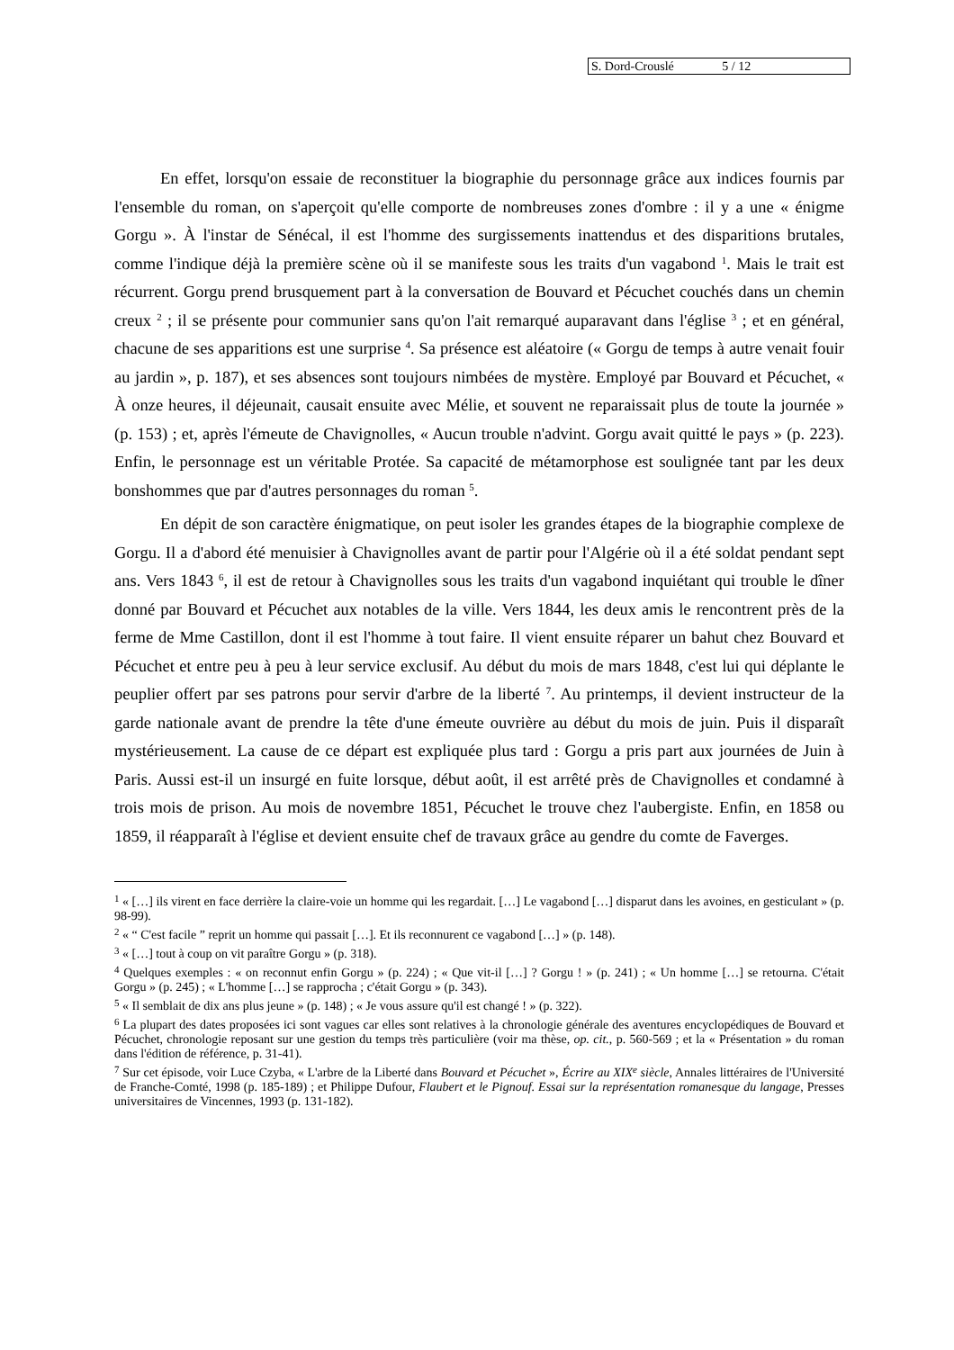S. Dord-Crouslé 5 / 12
En effet, lorsqu'on essaie de reconstituer la biographie du personnage grâce aux indices fournis par l'ensemble du roman, on s'aperçoit qu'elle comporte de nombreuses zones d'ombre : il y a une « énigme Gorgu ». À l'instar de Sénécal, il est l'homme des surgissements inattendus et des disparitions brutales, comme l'indique déjà la première scène où il se manifeste sous les traits d'un vagabond <sup>1</sup>. Mais le trait est récurrent. Gorgu prend brusquement part à la conversation de Bouvard et Pécuchet couchés dans un chemin creux <sup>2</sup> ; il se présente pour communier sans qu'on l'ait remarqué auparavant dans l'église <sup>3</sup> ; et en général, chacune de ses apparitions est une surprise <sup>4</sup>. Sa présence est aléatoire (« Gorgu de temps à autre venait fouir au jardin », p. 187), et ses absences sont toujours nimbées de mystère. Employé par Bouvard et Pécuchet, « À onze heures, il déjeunait, causait ensuite avec Mélie, et souvent ne reparaissait plus de toute la journée » (p. 153) ; et, après l'émeute de Chavignolles, « Aucun trouble n'advint. Gorgu avait quitté le pays » (p. 223). Enfin, le personnage est un véritable Protée. Sa capacité de métamorphose est soulignée tant par les deux bonshommes que par d'autres personnages du roman <sup>5</sup>.
En dépit de son caractère énigmatique, on peut isoler les grandes étapes de la biographie complexe de Gorgu. Il a d'abord été menuisier à Chavignolles avant de partir pour l'Algérie où il a été soldat pendant sept ans. Vers 1843 <sup>6</sup>, il est de retour à Chavignolles sous les traits d'un vagabond inquiétant qui trouble le dîner donné par Bouvard et Pécuchet aux notables de la ville. Vers 1844, les deux amis le rencontrent près de la ferme de Mme Castillon, dont il est l'homme à tout faire. Il vient ensuite réparer un bahut chez Bouvard et Pécuchet et entre peu à peu à leur service exclusif. Au début du mois de mars 1848, c'est lui qui déplante le peuplier offert par ses patrons pour servir d'arbre de la liberté <sup>7</sup>. Au printemps, il devient instructeur de la garde nationale avant de prendre la tête d'une émeute ouvrière au début du mois de juin. Puis il disparaît mystérieusement. La cause de ce départ est expliquée plus tard : Gorgu a pris part aux journées de Juin à Paris. Aussi est-il un insurgé en fuite lorsque, début août, il est arrêté près de Chavignolles et condamné à trois mois de prison. Au mois de novembre 1851, Pécuchet le trouve chez l'aubergiste. Enfin, en 1858 ou 1859, il réapparaît à l'église et devient ensuite chef de travaux grâce au gendre du comte de Faverges.
<sup>1</sup> « […] ils virent en face derrière la claire-voie un homme qui les regardait. […] Le vagabond […] disparut dans les avoines, en gesticulant » (p. 98-99).
<sup>2</sup> « “ C'est facile ” reprit un homme qui passait […]. Et ils reconnurent ce vagabond […] » (p. 148).
<sup>3</sup> « […] tout à coup on vit paraître Gorgu » (p. 318).
<sup>4</sup> Quelques exemples : « on reconnut enfin Gorgu » (p. 224) ; « Que vit-il […] ? Gorgu ! » (p. 241) ; « Un homme […] se retourna. C'était Gorgu » (p. 245) ; « L'homme […] se rapprocha ; c'était Gorgu » (p. 343).
<sup>5</sup> « Il semblait de dix ans plus jeune » (p. 148) ; « Je vous assure qu'il est changé ! » (p. 322).
<sup>6</sup> La plupart des dates proposées ici sont vagues car elles sont relatives à la chronologie générale des aventures encyclopédiques de Bouvard et Pécuchet, chronologie reposant sur une gestion du temps très particulière (voir ma thèse, op. cit., p. 560-569 ; et la « Présentation » du roman dans l'édition de référence, p. 31-41).
<sup>7</sup> Sur cet épisode, voir Luce Czyba, « L'arbre de la Liberté dans Bouvard et Pécuchet », Écrire au XIX<sup>e</sup> siècle, Annales littéraires de l'Université de Franche-Comté, 1998 (p. 185-189) ; et Philippe Dufour, Flaubert et le Pignouf. Essai sur la représentation romanesque du langage, Presses universitaires de Vincennes, 1993 (p. 131-182).